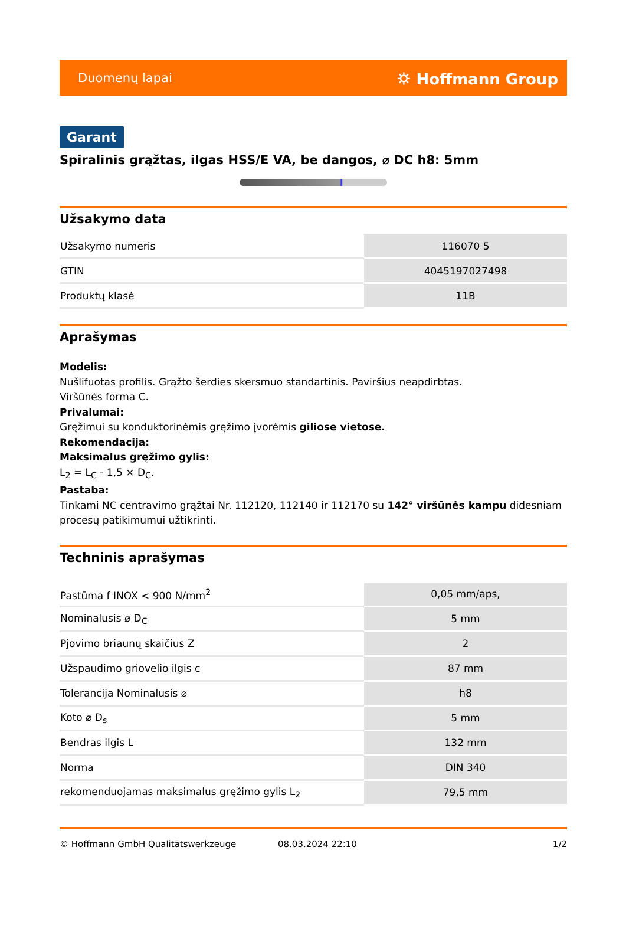Duomenų lapai ⛭ Hoffmann Group
Garant
Spiralinis grąžtas, ilgas HSS/E VA, be dangos, ⌀ DC h8: 5mm
Užsakymo data
| Užsakymo numeris | 116070 5 |
| GTIN | 4045197027498 |
| Produktų klasė | 11B |
Aprašymas
Modelis:
Nušlifuotas profilis. Grąžto šerdies skersmuo standartinis. Paviršius neapdirbtas.
Viršūnės forma C.
Privalumai:
Gręžimui su konduktorinėmis gręžimo įvorėmis giliose vietose.
Rekomendacija:
Maksimalus gręžimo gylis:
L<sub>2</sub> = L<sub>C</sub> - 1,5 × D<sub>C</sub>.
Pastaba:
Tinkami NC centravimo grąžtai Nr. 112120, 112140 ir 112170 su 142° viršūnės kampu didesniam procesų patikimumui užtikrinti.
Techninis aprašymas
| Pastūma f INOX < 900 N/mm<sup>2</sup> | 0,05 mm/aps, |
| Nominalusis ⌀ D<sub>C</sub> | 5 mm |
| Pjovimo briaunų skaičius Z | 2 |
| Užspaudimo griovelio ilgis c | 87 mm |
| Tolerancija Nominalusis ⌀ | h8 |
| Koto ⌀ D<sub>s</sub> | 5 mm |
| Bendras ilgis L | 132 mm |
| Norma | DIN 340 |
| rekomenduojamas maksimalus gręžimo gylis L<sub>2</sub> | 79,5 mm |
© Hoffmann GmbH Qualitätswerkzeuge 08.03.2024 22:10 1/2